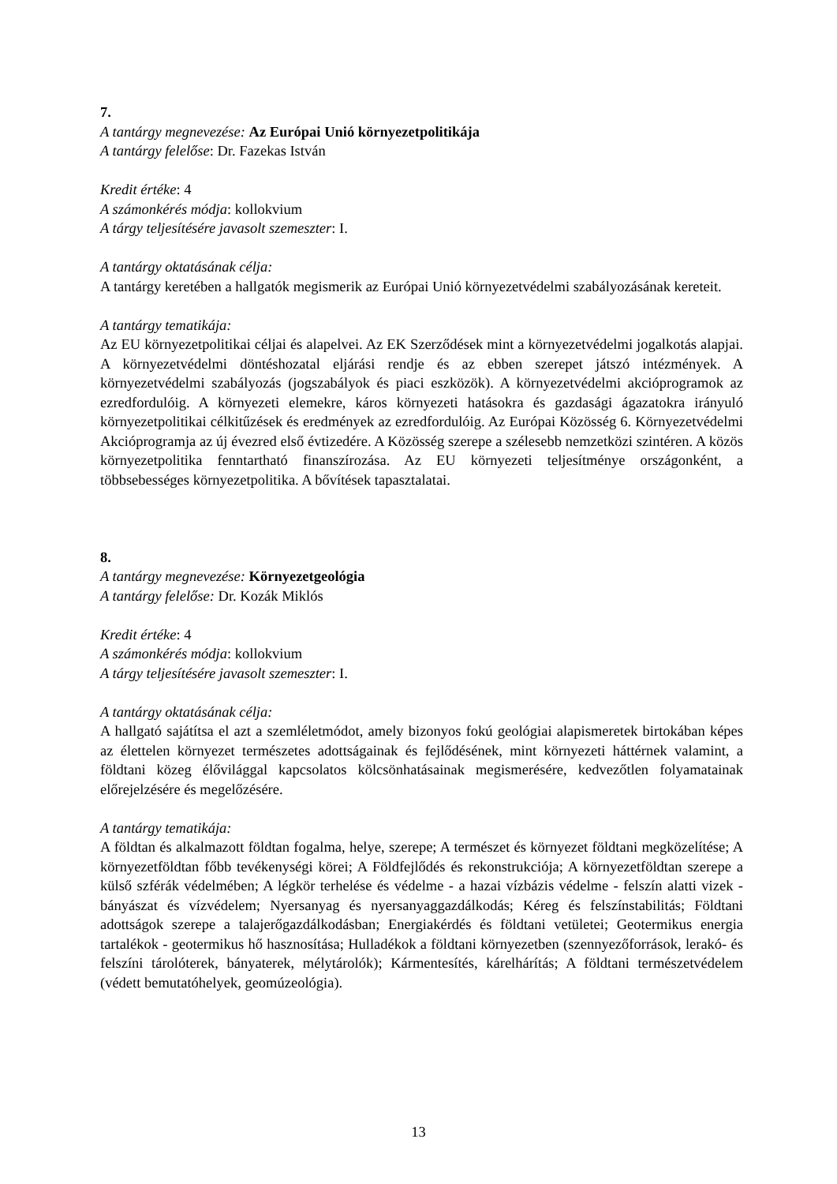7.
A tantárgy megnevezése: Az Európai Unió környezetpolitikája
A tantárgy felelőse: Dr. Fazekas István
Kredit értéke: 4
A számonkérés módja: kollokvium
A tárgy teljesítésére javasolt szemeszter: I.
A tantárgy oktatásának célja:
A tantárgy keretében a hallgatók megismerik az Európai Unió környezetvédelmi szabályozásának kereteit.
A tantárgy tematikája:
Az EU környezetpolitikai céljai és alapelvei. Az EK Szerződések mint a környezetvédelmi jogalkotás alapjai. A környezetvédelmi döntéshozatal eljárási rendje és az ebben szerepet játszó intézmények. A környezetvédelmi szabályozás (jogszabályok és piaci eszközök). A környezetvédelmi akcióprogramok az ezredfordulóig. A környezeti elemekre, káros környezeti hatásokra és gazdasági ágazatokra irányuló környezetpolitikai célkitűzések és eredmények az ezredfordulóig. Az Európai Közösség 6. Környezetvédelmi Akcióprogramja az új évezred első évtizedére. A Közösség szerepe a szélesebb nemzetközi szintéren. A közös környezetpolitika fenntartható finanszírozása. Az EU környezeti teljesítménye országonként, a többsebességes környezetpolitika. A bővítések tapasztalatai.
8.
A tantárgy megnevezése: Környezetgeológia
A tantárgy felelőse: Dr. Kozák Miklós
Kredit értéke: 4
A számonkérés módja: kollokvium
A tárgy teljesítésére javasolt szemeszter: I.
A tantárgy oktatásának célja:
A hallgató sajátítsa el azt a szemléletmódot, amely bizonyos fokú geológiai alapismeretek birtokában képes az élettelen környezet természetes adottságainak és fejlődésének, mint környezeti háttérnek valamint, a földtani közeg élővilággal kapcsolatos kölcsönhatásainak megismerésére, kedvezőtlen folyamatainak előrejelzésére és megelőzésére.
A tantárgy tematikája:
A földtan és alkalmazott földtan fogalma, helye, szerepe; A természet és környezet földtani megközelítése; A környezetföldtan főbb tevékenységi körei; A Földfejlődés és rekonstrukciója; A környezetföldtan szerepe a külső szférák védelmében; A légkör terhelése és védelme - a hazai vízbázis védelme - felszín alatti vizek - bányászat és vízvédelem; Nyersanyag és nyersanyaggazdálkodás; Kéreg és felszínstabilitás; Földtani adottságok szerepe a talajerőgazdálkodásban; Energiakérdés és földtani vetületei; Geotermikus energia tartalékok - geotermikus hő hasznosítása; Hulladékok a földtani környezetben (szennyezőforrások, lerakó- és felszíni tárolóterek, bányaterek, mélytárolók); Kármentesítés, kárelhárítás; A földtani természetvédelem (védett bemutatóhelyek, geomúzeológia).
13